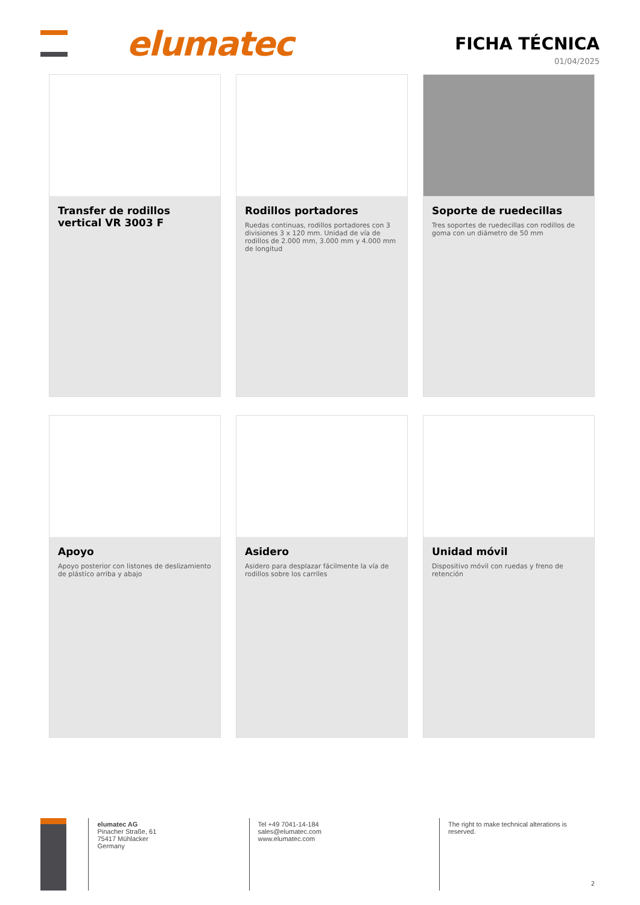elumatec FICHA TÉCNICA
01/04/2025
Transfer de rodillos vertical VR 3003 F
Rodillos portadores
Ruedas continuas, rodillos portadores con 3 divisiones 3 x 120 mm. Unidad de vía de rodillos de 2.000 mm, 3.000 mm y 4.000 mm de longitud
Soporte de ruedecillas
Tres soportes de ruedecillas con rodillos de goma con un diámetro de 50 mm
Apoyo
Apoyo posterior con listones de deslizamiento de plástico arriba y abajo
Asidero
Asidero para desplazar fácilmente la vía de rodillos sobre los carriles
Unidad móvil
Dispositivo móvil con ruedas y freno de retención
elumatec AG
Pinacher Straße, 61
75417 Mühlacker
Germany
Tel +49 7041-14-184
sales@elumatec.com
www.elumatec.com
The right to make technical alterations is reserved.
2